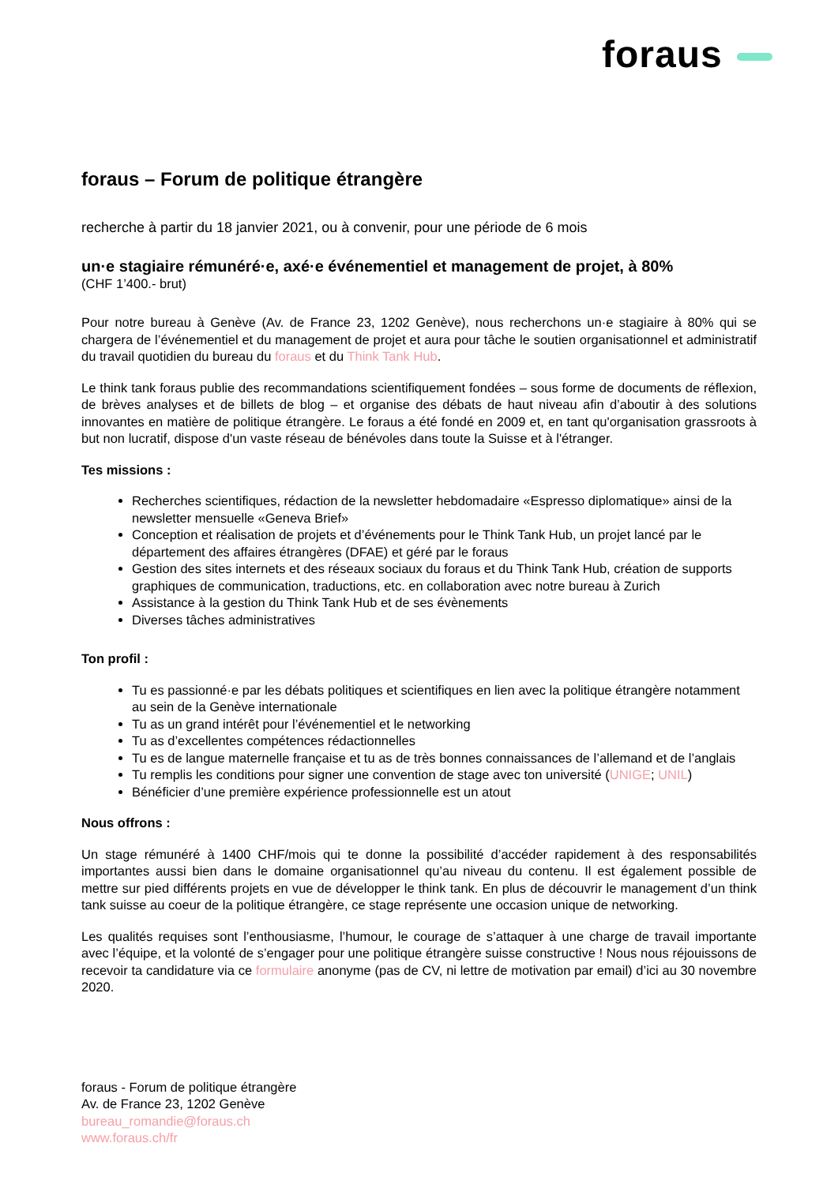foraus
foraus – Forum de politique étrangère
recherche à partir du 18 janvier 2021, ou à convenir, pour une période de 6 mois
un·e stagiaire rémunéré·e, axé·e événementiel et management de projet, à 80%
(CHF 1’400.- brut)
Pour notre bureau à Genève (Av. de France 23, 1202 Genève), nous recherchons un·e stagiaire à 80% qui se chargera de l’événementiel et du management de projet et aura pour tâche le soutien organisationnel et administratif du travail quotidien du bureau du foraus et du Think Tank Hub.
Le think tank foraus publie des recommandations scientifiquement fondées – sous forme de documents de réflexion, de brèves analyses et de billets de blog – et organise des débats de haut niveau afin d’aboutir à des solutions innovantes en matière de politique étrangère. Le foraus a été fondé en 2009 et, en tant qu'organisation grassroots à but non lucratif, dispose d'un vaste réseau de bénévoles dans toute la Suisse et à l'étranger.
Tes missions :
Recherches scientifiques, rédaction de la newsletter hebdomadaire «Espresso diplomatique» ainsi de la newsletter mensuelle «Geneva Brief»
Conception et réalisation de projets et d’événements pour le Think Tank Hub, un projet lancé par le département des affaires étrangères (DFAE) et géré par le foraus
Gestion des sites internets et des réseaux sociaux du foraus et du Think Tank Hub, création de supports graphiques de communication, traductions, etc. en collaboration avec notre bureau à Zurich
Assistance à la gestion du Think Tank Hub et de ses évènements
Diverses tâches administratives
Ton profil :
Tu es passionné·e par les débats politiques et scientifiques en lien avec la politique étrangère notamment au sein de la Genève internationale
Tu as un grand intérêt pour l’événementiel et le networking
Tu as d’excellentes compétences rédactionnelles
Tu es de langue maternelle française et tu as de très bonnes connaissances de l’allemand et de l’anglais
Tu remplis les conditions pour signer une convention de stage avec ton université (UNIGE; UNIL)
Bénéficier d’une première expérience professionnelle est un atout
Nous offrons :
Un stage rémunéré à 1400 CHF/mois qui te donne la possibilité d’accéder rapidement à des responsabilités importantes aussi bien dans le domaine organisationnel qu’au niveau du contenu. Il est également possible de mettre sur pied différents projets en vue de développer le think tank. En plus de découvrir le management d’un think tank suisse au coeur de la politique étrangère, ce stage représente une occasion unique de networking.
Les qualités requises sont l’enthousiasme, l’humour, le courage de s’attaquer à une charge de travail importante avec l’équipe, et la volonté de s’engager pour une politique étrangère suisse constructive ! Nous nous réjouissons de recevoir ta candidature via ce formulaire anonyme (pas de CV, ni lettre de motivation par email) d’ici au 30 novembre 2020.
foraus - Forum de politique étrangère
Av. de France 23, 1202 Genève
bureau_romandie@foraus.ch
www.foraus.ch/fr